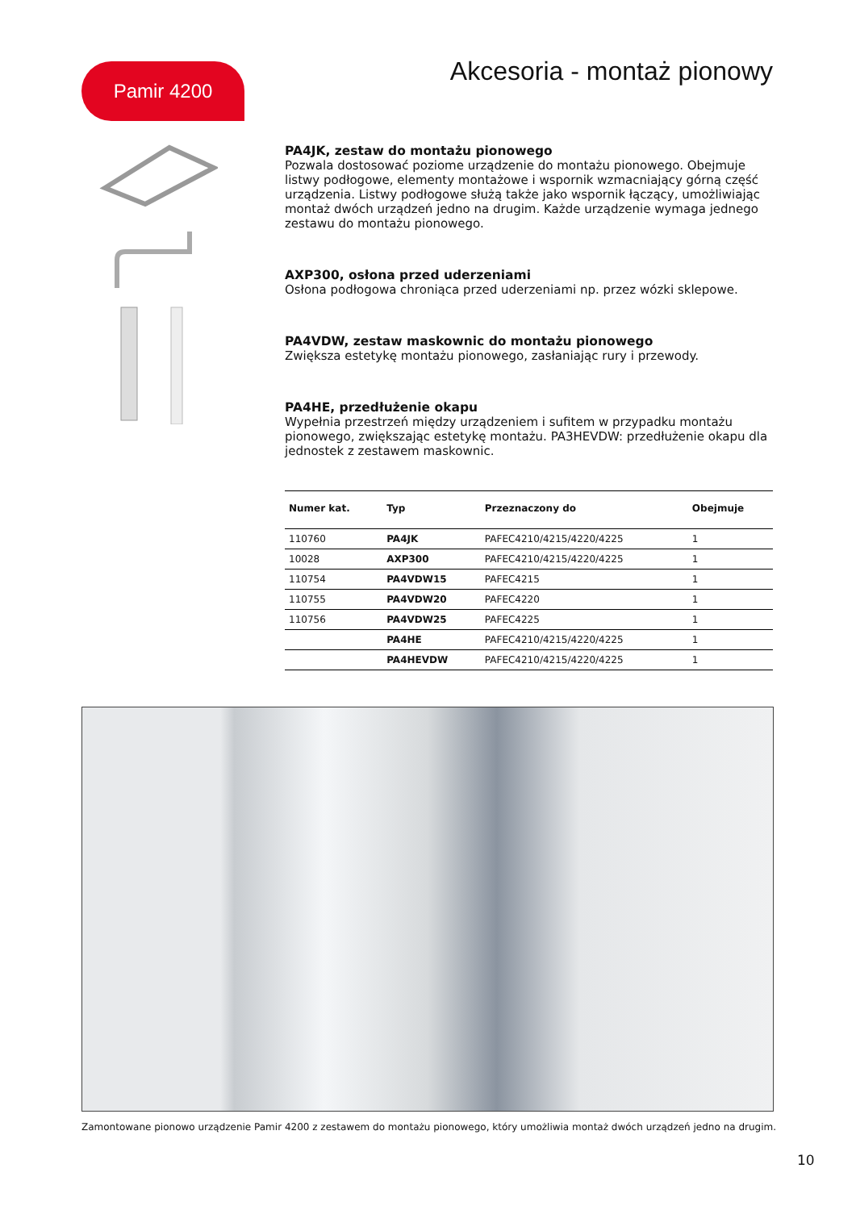Pamir 4200 Akcesoria - montaż pionowy
PA4JK, zestaw do montażu pionowego
Pozwala dostosować poziome urządzenie do montażu pionowego. Obejmuje listwy podłogowe, elementy montażowe i wspornik wzmacniający górną część urządzenia. Listwy podłogowe służą także jako wspornik łączący, umożliwiając montaż dwóch urządzeń jedno na drugim. Każde urządzenie wymaga jednego zestawu do montażu pionowego.
AXP300, osłona przed uderzeniami
Osłona podłogowa chroniąca przed uderzeniami np. przez wózki sklepowe.
PA4VDW, zestaw maskownic do montażu pionowego
Zwiększa estetykę montażu pionowego, zasłaniając rury i przewody.
PA4HE, przedłużenie okapu
Wypełnia przestrzeń między urządzeniem i sufitem w przypadku montażu pionowego, zwiększając estetykę montażu. PA3HEVDW: przedłużenie okapu dla jednostek z zestawem maskownic.
| Numer kat. | Typ | Przeznaczony do | Obejmuje |
| --- | --- | --- | --- |
| 110760 | PA4JK | PAFEC4210/4215/4220/4225 | 1 |
| 10028 | AXP300 | PAFEC4210/4215/4220/4225 | 1 |
| 110754 | PA4VDW15 | PAFEC4215 | 1 |
| 110755 | PA4VDW20 | PAFEC4220 | 1 |
| 110756 | PA4VDW25 | PAFEC4225 | 1 |
| | PA4HE | PAFEC4210/4215/4220/4225 | 1 |
| | PA4HEVDW | PAFEC4210/4215/4220/4225 | 1 |
Zamontowane pionowo urządzenie Pamir 4200 z zestawem do montażu pionowego, który umożliwia montaż dwóch urządzeń jedno na drugim.
10